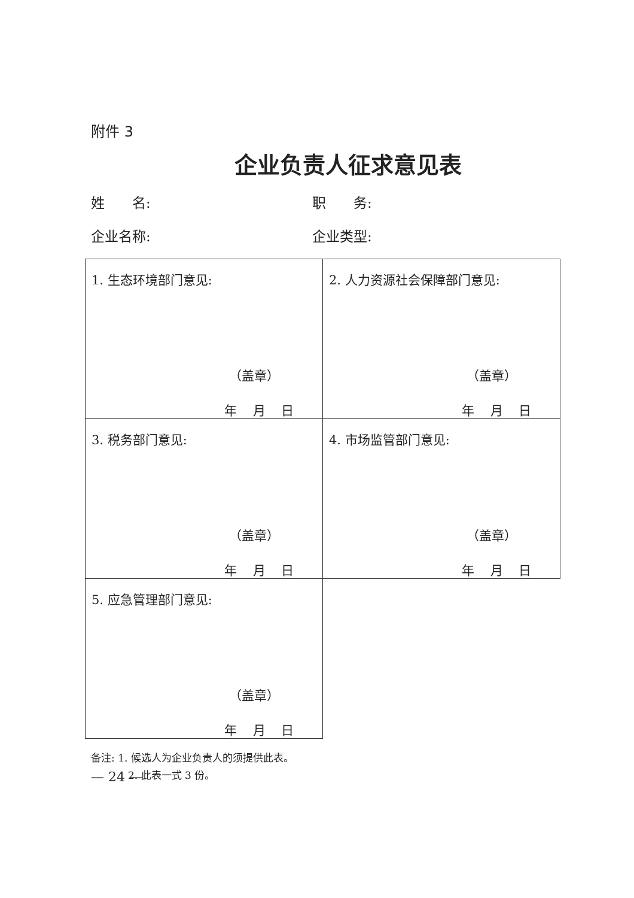附件 3
企业负责人征求意见表
姓　　名: 职　　务:
企业名称: 企业类型:
| 1. 生态环境部门意见: （盖章） 年 月 日 | 2. 人力资源社会保障部门意见: （盖章） 年 月 日 |
| 3. 税务部门意见: （盖章） 年 月 日 | 4. 市场监管部门意见: （盖章） 年 月 日 |
| 5. 应急管理部门意见: （盖章） 年 月 日 | |
备注: 1. 候选人为企业负责人的须提供此表。
2. 此表一式 3 份。
— 24 —